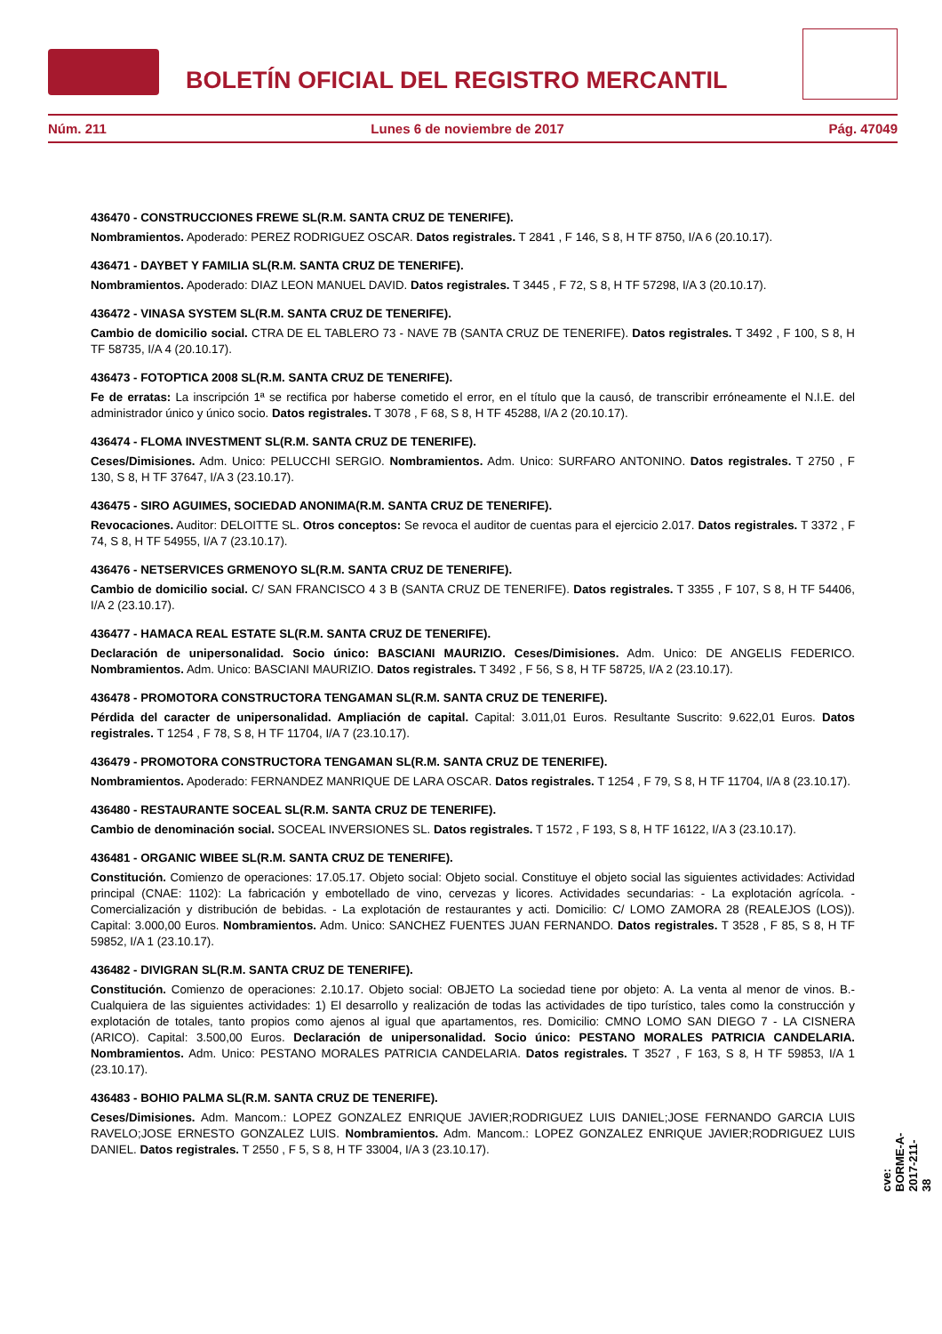BOLETÍN OFICIAL DEL REGISTRO MERCANTIL
Núm. 211 Lunes 6 de noviembre de 2017 Pág. 47049
436470 - CONSTRUCCIONES FREWE SL(R.M. SANTA CRUZ DE TENERIFE).
Nombramientos. Apoderado: PEREZ RODRIGUEZ OSCAR. Datos registrales. T 2841 , F 146, S 8, H TF 8750, I/A 6 (20.10.17).
436471 - DAYBET Y FAMILIA SL(R.M. SANTA CRUZ DE TENERIFE).
Nombramientos. Apoderado: DIAZ LEON MANUEL DAVID. Datos registrales. T 3445 , F 72, S 8, H TF 57298, I/A 3 (20.10.17).
436472 - VINASA SYSTEM SL(R.M. SANTA CRUZ DE TENERIFE).
Cambio de domicilio social. CTRA DE EL TABLERO 73 - NAVE 7B (SANTA CRUZ DE TENERIFE). Datos registrales. T 3492 , F 100, S 8, H TF 58735, I/A 4 (20.10.17).
436473 - FOTOPTICA 2008 SL(R.M. SANTA CRUZ DE TENERIFE).
Fe de erratas: La inscripción 1ª se rectifica por haberse cometido el error, en el título que la causó, de transcribir erróneamente el N.I.E. del administrador único y único socio. Datos registrales. T 3078 , F 68, S 8, H TF 45288, I/A 2 (20.10.17).
436474 - FLOMA INVESTMENT SL(R.M. SANTA CRUZ DE TENERIFE).
Ceses/Dimisiones. Adm. Unico: PELUCCHI SERGIO. Nombramientos. Adm. Unico: SURFARO ANTONINO. Datos registrales. T 2750 , F 130, S 8, H TF 37647, I/A 3 (23.10.17).
436475 - SIRO AGUIMES, SOCIEDAD ANONIMA(R.M. SANTA CRUZ DE TENERIFE).
Revocaciones. Auditor: DELOITTE SL. Otros conceptos: Se revoca el auditor de cuentas para el ejercicio 2.017. Datos registrales. T 3372 , F 74, S 8, H TF 54955, I/A 7 (23.10.17).
436476 - NETSERVICES GRMENOYO SL(R.M. SANTA CRUZ DE TENERIFE).
Cambio de domicilio social. C/ SAN FRANCISCO 4 3 B (SANTA CRUZ DE TENERIFE). Datos registrales. T 3355 , F 107, S 8, H TF 54406, I/A 2 (23.10.17).
436477 - HAMACA REAL ESTATE SL(R.M. SANTA CRUZ DE TENERIFE).
Declaración de unipersonalidad. Socio único: BASCIANI MAURIZIO. Ceses/Dimisiones. Adm. Unico: DE ANGELIS FEDERICO. Nombramientos. Adm. Unico: BASCIANI MAURIZIO. Datos registrales. T 3492 , F 56, S 8, H TF 58725, I/A 2 (23.10.17).
436478 - PROMOTORA CONSTRUCTORA TENGAMAN SL(R.M. SANTA CRUZ DE TENERIFE).
Pérdida del caracter de unipersonalidad. Ampliación de capital. Capital: 3.011,01 Euros. Resultante Suscrito: 9.622,01 Euros. Datos registrales. T 1254 , F 78, S 8, H TF 11704, I/A 7 (23.10.17).
436479 - PROMOTORA CONSTRUCTORA TENGAMAN SL(R.M. SANTA CRUZ DE TENERIFE).
Nombramientos. Apoderado: FERNANDEZ MANRIQUE DE LARA OSCAR. Datos registrales. T 1254 , F 79, S 8, H TF 11704, I/A 8 (23.10.17).
436480 - RESTAURANTE SOCEAL SL(R.M. SANTA CRUZ DE TENERIFE).
Cambio de denominación social. SOCEAL INVERSIONES SL. Datos registrales. T 1572 , F 193, S 8, H TF 16122, I/A 3 (23.10.17).
436481 - ORGANIC WIBEE SL(R.M. SANTA CRUZ DE TENERIFE).
Constitución. Comienzo de operaciones: 17.05.17. Objeto social: Objeto social. Constituye el objeto social las siguientes actividades: Actividad principal (CNAE: 1102): La fabricación y embotellado de vino, cervezas y licores. Actividades secundarias: - La explotación agrícola. - Comercialización y distribución de bebidas. - La explotación de restaurantes y acti. Domicilio: C/ LOMO ZAMORA 28 (REALEJOS (LOS)). Capital: 3.000,00 Euros. Nombramientos. Adm. Unico: SANCHEZ FUENTES JUAN FERNANDO. Datos registrales. T 3528 , F 85, S 8, H TF 59852, I/A 1 (23.10.17).
436482 - DIVIGRAN SL(R.M. SANTA CRUZ DE TENERIFE).
Constitución. Comienzo de operaciones: 2.10.17. Objeto social: OBJETO La sociedad tiene por objeto: A. La venta al menor de vinos. B.- Cualquiera de las siguientes actividades: 1) El desarrollo y realización de todas las actividades de tipo turístico, tales como la construcción y explotación de totales, tanto propios como ajenos al igual que apartamentos, res. Domicilio: CMNO LOMO SAN DIEGO 7 - LA CISNERA (ARICO). Capital: 3.500,00 Euros. Declaración de unipersonalidad. Socio único: PESTANO MORALES PATRICIA CANDELARIA. Nombramientos. Adm. Unico: PESTANO MORALES PATRICIA CANDELARIA. Datos registrales. T 3527 , F 163, S 8, H TF 59853, I/A 1 (23.10.17).
436483 - BOHIO PALMA SL(R.M. SANTA CRUZ DE TENERIFE).
Ceses/Dimisiones. Adm. Mancom.: LOPEZ GONZALEZ ENRIQUE JAVIER;RODRIGUEZ LUIS DANIEL;JOSE FERNANDO GARCIA LUIS RAVELO;JOSE ERNESTO GONZALEZ LUIS. Nombramientos. Adm. Mancom.: LOPEZ GONZALEZ ENRIQUE JAVIER;RODRIGUEZ LUIS DANIEL. Datos registrales. T 2550 , F 5, S 8, H TF 33004, I/A 3 (23.10.17).
cve: BORME-A-2017-211-38